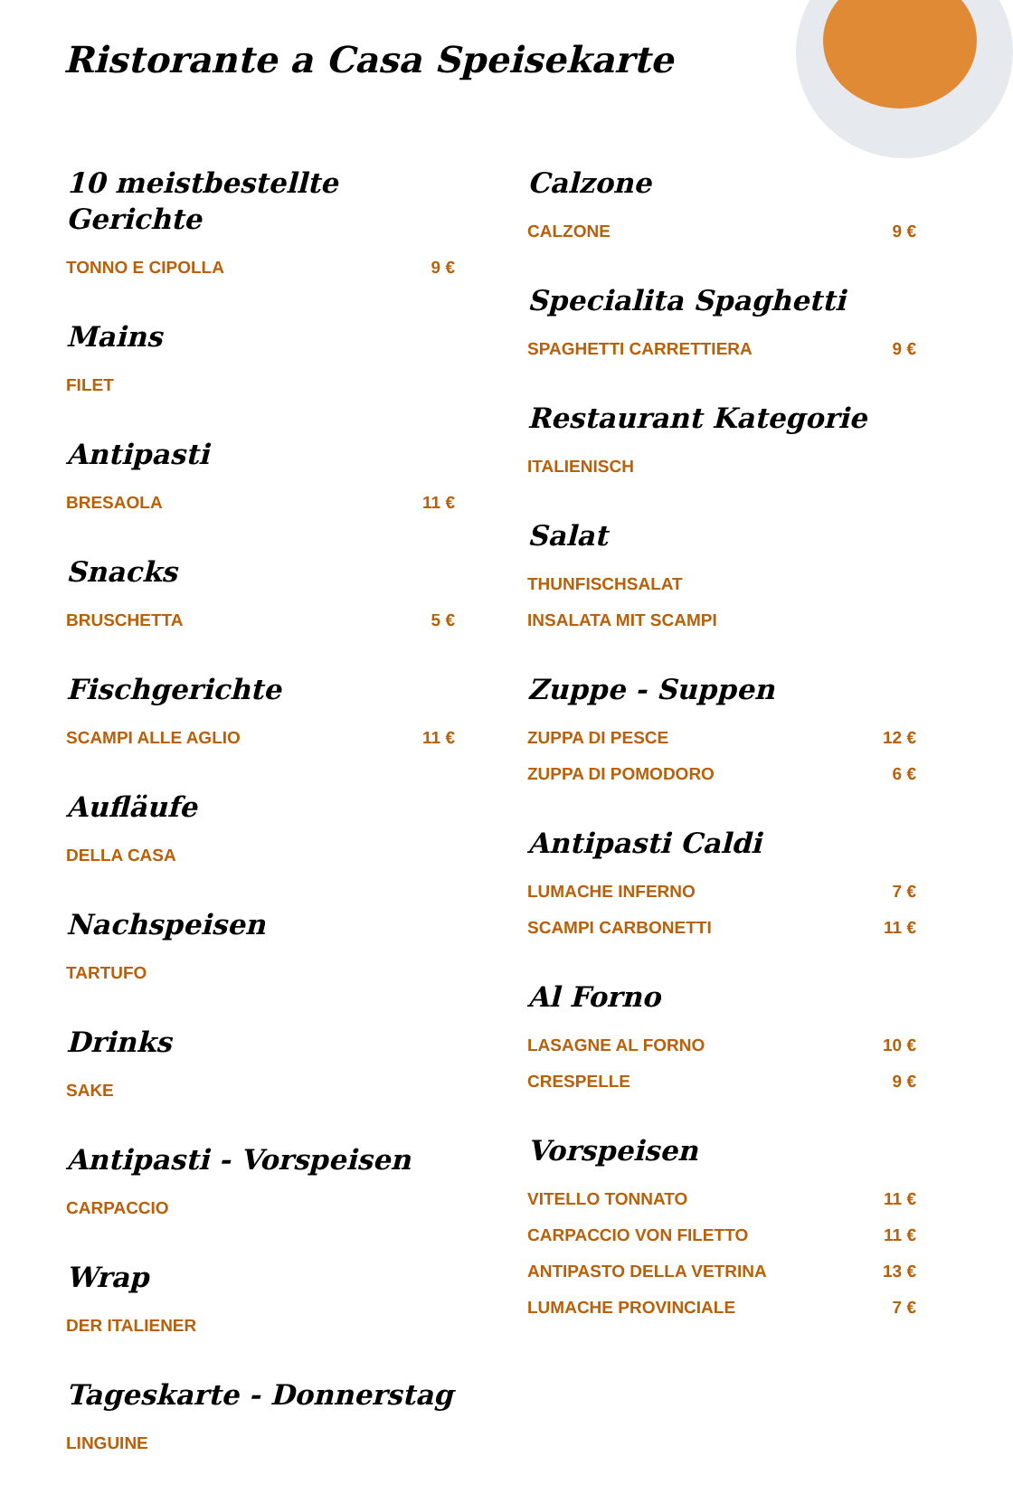Ristorante a Casa Speisekarte
10 meistbestellte Gerichte
TONNO E CIPOLLA 9 €
Mains
FILET
Antipasti
BRESAOLA 11 €
Snacks
BRUSCHETTA 5 €
Fischgerichte
SCAMPI ALLE AGLIO 11 €
Aufläufe
DELLA CASA
Nachspeisen
TARTUFO
Drinks
SAKE
Antipasti - Vorspeisen
CARPACCIO
Wrap
DER ITALIENER
Tageskarte - Donnerstag
LINGUINE
Calzone
CALZONE 9 €
Specialita Spaghetti
SPAGHETTI CARRETTIERA 9 €
Restaurant Kategorie
ITALIENISCH
Salat
THUNFISCHSALAT
INSALATA MIT SCAMPI
Zuppe - Suppen
ZUPPA DI PESCE 12 €
ZUPPA DI POMODORO 6 €
Antipasti Caldi
LUMACHE INFERNO 7 €
SCAMPI CARBONETTI 11 €
Al Forno
LASAGNE AL FORNO 10 €
CRESPELLE 9 €
Vorspeisen
VITELLO TONNATO 11 €
CARPACCIO VON FILETTO 11 €
ANTIPASTO DELLA VETRINA 13 €
LUMACHE PROVINCIALE 7 €